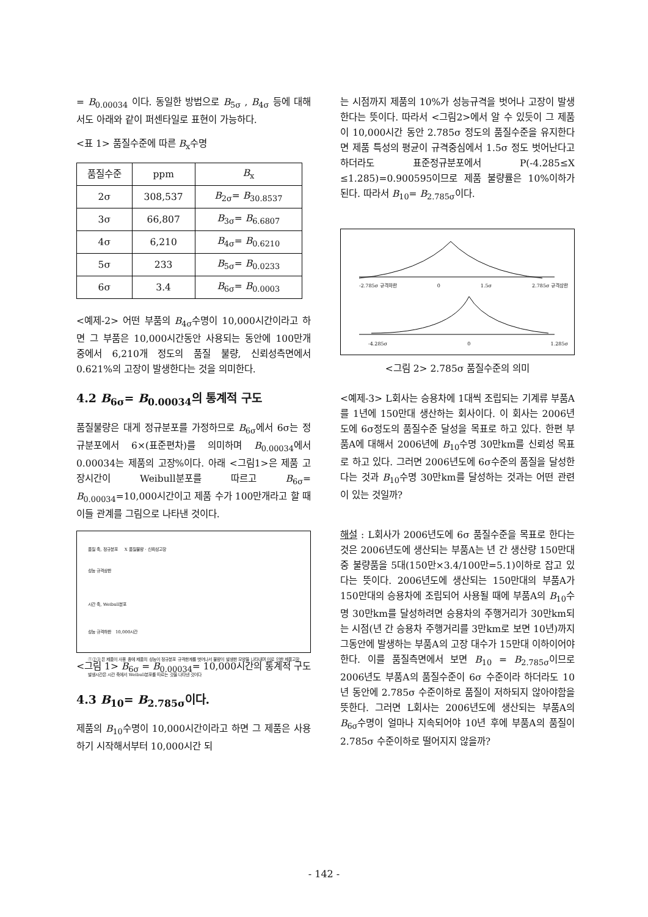= B<sub>0.00034</sub> 이다. 동일한 방법으로 B<sub>5σ</sub> , B<sub>4σ</sub> 등에 대해서도 아래와 같이 퍼센타일로 표현이 가능하다.
<표 1> 품질수준에 따른 B<sub>x</sub>수명
| 품질수준 | ppm | B<sub>x</sub> |
| --- | --- | --- |
| 2σ | 308,537 | B<sub>2σ</sub>= B<sub>30.8537</sub> |
| 3σ | 66,807 | B<sub>3σ</sub>= B<sub>6.6807</sub> |
| 4σ | 6,210 | B<sub>4σ</sub>= B<sub>0.6210</sub> |
| 5σ | 233 | B<sub>5σ</sub>= B<sub>0.0233</sub> |
| 6σ | 3.4 | B<sub>6σ</sub>= B<sub>0.0003</sub> |
<예제-2> 어떤 부품의 B<sub>4σ</sub>수명이 10,000시간이라고 하면 그 부품은 10,000시간동안 사용되는 동안에 100만개 중에서 6,210개 정도의 품질 불량, 신뢰성측면에서 0.621%의 고장이 발생한다는 것을 의미한다.
4.2 B<sub>6σ</sub>= B<sub>0.00034</sub>의 통계적 구도
품질불량은 대게 정규분포를 가정하므로 B<sub>6σ</sub>에서 6σ는 정규분포에서 6×(표준편차)를 의미하며 B<sub>0.00034</sub>에서 0.00034는 제품의 고장%이다. 아래 <그림1>은 제품 고장시간이 Weibull분포를 따르고 B<sub>6σ</sub>= B<sub>0.00034</sub>=10,000시간이고 제품 수가 100만개라고 할 때 이들 관계를 그림으로 나타낸 것이다.
품질 축, 정규분포 X 품질불량 · 신뢰성고장
성능 규격상한
시간 축, Weibull분포
성능 규격하한 10,000시간
①②③은 제품이 사용 중에 제품의 성능이 정규분포 규격한계를 벗어나서 불량이 발생한 모양을 나타내며 이로 인한 제품고장 발생시간은 시간 축에서 Weibull분포를 따르는 것을 나타낸 것이다
<그림 1> B<sub>6σ</sub> = B<sub>0.00034</sub>= 10,000시간의 통계적 구도
4.3 B<sub>10</sub>= B<sub>2.785σ</sub>이다.
제품의 B<sub>10</sub>수명이 10,000시간이라고 하면 그 제품은 사용하기 시작해서부터 10,000시간 되
는 시점까지 제품의 10%가 성능규격을 벗어나 고장이 발생한다는 뜻이다. 따라서 <그림2>에서 알 수 있듯이 그 제품이 10,000시간 동안 2.785σ 정도의 품질수준을 유지한다면 제품 특성의 평균이 규격중심에서 1.5σ 정도 벗어난다고 하더라도 표준정규분포에서 P(-4.285≤X ≤1.285)=0.900595이므로 제품 불량률은 10%이하가 된다. 따라서 B<sub>10</sub>= B<sub>2.785σ</sub>이다.
-2.785σ 규격하한 0 1.5σ 2.785σ 규격상한
-4.285σ 0 1.285σ
<그림 2> 2.785σ 품질수준의 의미
<예제-3> L회사는 승용차에 1대씩 조립되는 기계류 부품A를 1년에 150만대 생산하는 회사이다. 이 회사는 2006년도에 6σ정도의 품질수준 달성을 목표로 하고 있다. 한편 부품A에 대해서 2006년에 B<sub>10</sub>수명 30만km를 신뢰성 목표로 하고 있다. 그러면 2006년도에 6σ수준의 품질을 달성한다는 것과 B<sub>10</sub>수명 30만km를 달성하는 것과는 어떤 관련이 있는 것일까?
해설 : L회사가 2006년도에 6σ 품질수준을 목표로 한다는 것은 2006년도에 생산되는 부품A는 년 간 생산량 150만대 중 불량품을 5대(150만×3.4/100만=5.1)이하로 잡고 있다는 뜻이다. 2006년도에 생산되는 150만대의 부품A가 150만대의 승용차에 조립되어 사용될 때에 부품A의 B<sub>10</sub>수명 30만km를 달성하려면 승용차의 주행거리가 30만km되는 시점(년 간 승용차 주행거리를 3만km로 보면 10년)까지 그동안에 발생하는 부품A의 고장 대수가 15만대 이하이어야 한다. 이를 품질측면에서 보면 B<sub>10</sub> = B<sub>2.785σ</sub>이므로 2006년도 부품A의 품질수준이 6σ 수준이라 하더라도 10년 동안에 2.785σ 수준이하로 품질이 저하되지 않아야함을 뜻한다. 그러면 L회사는 2006년도에 생산되는 부품A의 B<sub>6σ</sub>수명이 얼마나 지속되어야 10년 후에 부품A의 품질이 2.785σ 수준이하로 떨어지지 않을까?
- 142 -